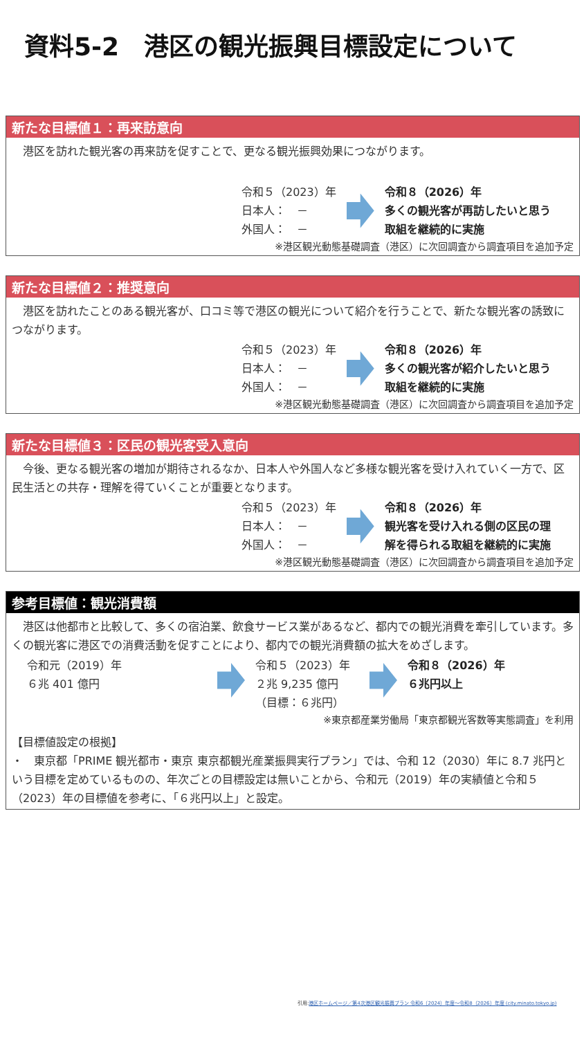資料5-2　港区の観光振興目標設定について
新たな目標値１：再来訪意向
　港区を訪れた観光客の再来訪を促すことで、更なる観光振興効果につながります。
令和５（2023）年
日本人：　－
外国人：　－
令和８（2026）年
多くの観光客が再訪したいと思う
取組を継続的に実施
※港区観光動態基礎調査（港区）に次回調査から調査項目を追加予定
新たな目標値２：推奨意向
　港区を訪れたことのある観光客が、口コミ等で港区の観光について紹介を行うことで、新たな観光客の誘致につながります。
令和５（2023）年
日本人：　－
外国人：　－
令和８（2026）年
多くの観光客が紹介したいと思う
取組を継続的に実施
※港区観光動態基礎調査（港区）に次回調査から調査項目を追加予定
新たな目標値３：区民の観光客受入意向
　今後、更なる観光客の増加が期待されるなか、日本人や外国人など多様な観光客を受け入れていく一方で、区民生活との共存・理解を得ていくことが重要となります。
令和５（2023）年
日本人：　－
外国人：　－
令和８（2026）年
観光客を受け入れる側の区民の理
解を得られる取組を継続的に実施
※港区観光動態基礎調査（港区）に次回調査から調査項目を追加予定
参考目標値：観光消費額
　港区は他都市と比較して、多くの宿泊業、飲食サービス業があるなど、都内での観光消費を牽引しています。多くの観光客に港区での消費活動を促すことにより、都内での観光消費額の拡大をめざします。
令和元（2019）年
６兆 401 億円
令和５（2023）年
２兆 9,235 億円
（目標：６兆円）
令和８（2026）年
６兆円以上
※東京都産業労働局「東京都観光客数等実態調査」を利用
【目標値設定の根拠】
・　東京都「PRIME 観光都市・東京 東京都観光産業振興実行プラン」では、令和 12（2030）年に 8.7 兆円という目標を定めているものの、年次ごとの目標設定は無いことから、令和元（2019）年の実績値と令和５（2023）年の目標値を参考に、「６兆円以上」と設定。
引用:港区ホームページ／第4次港区観光振興プラン 令和6（2024）年度～令和8（2026）年度 (city.minato.tokyo.jp)